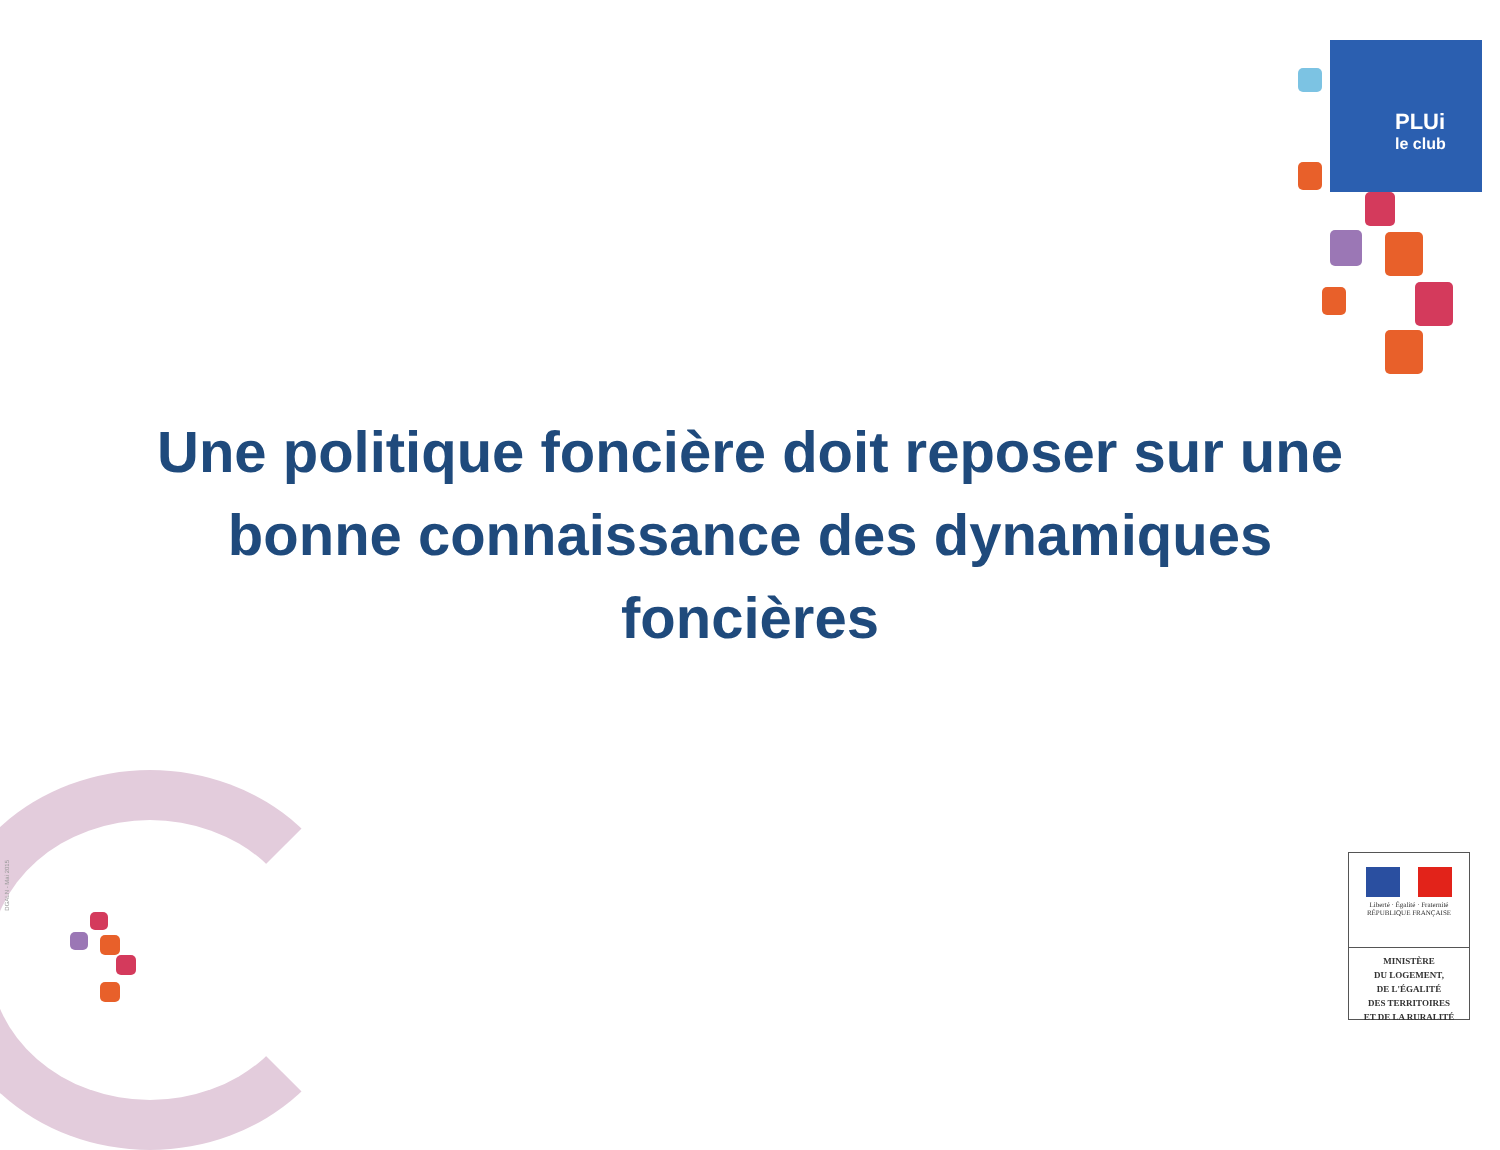PLUi
le club
DGALN - Mai 2015
Une politique foncière doit reposer sur une bonne connaissance des dynamiques foncières
Liberté · Égalité · Fraternité
RÉPUBLIQUE FRANÇAISE
MINISTÈRE
DU LOGEMENT,
DE L'ÉGALITÉ
DES TERRITOIRES
ET DE LA RURALITÉ